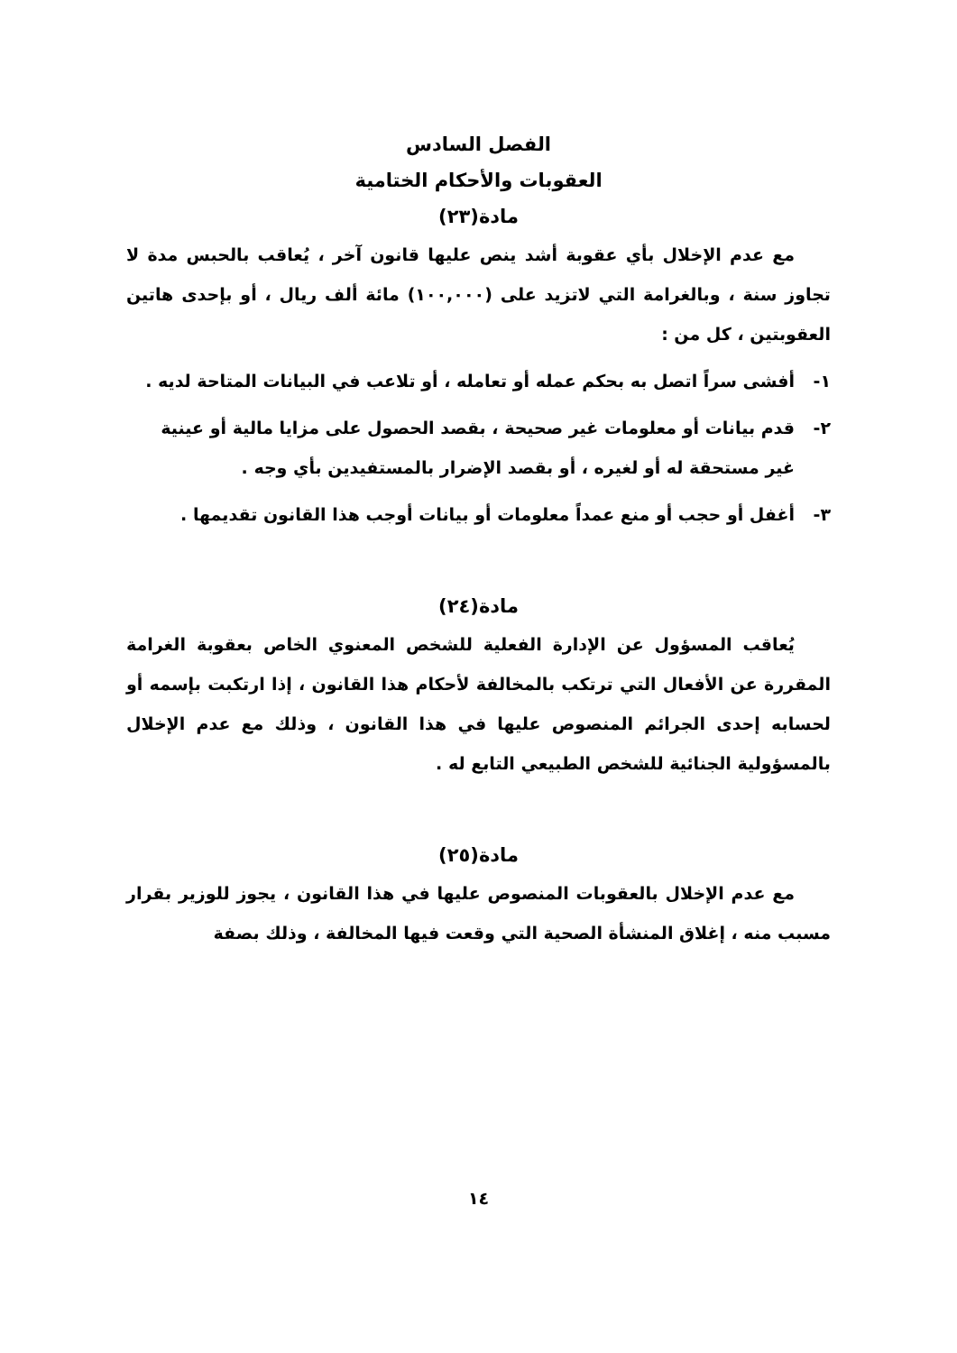الفصل السادس
العقوبات والأحكام الختامية
مادة(٢٣)
مع عدم الإخلال بأي عقوبة أشد ينص عليها قانون آخر ، يُعاقب بالحبس مدة لا تجاوز سنة ، وبالغرامة التي لاتزيد على (١٠٠,٠٠٠) مائة ألف ريال ، أو بإحدى هاتين العقوبتين ، كل من :
١- أفشى سراً اتصل به بحكم عمله أو تعامله ، أو تلاعب في البيانات المتاحة لديه .
٢- قدم بيانات أو معلومات غير صحيحة ، بقصد الحصول على مزايا مالية أو عينية غير مستحقة له أو لغيره ، أو بقصد الإضرار بالمستفيدين بأي وجه .
٣- أغفل أو حجب أو منع عمداً معلومات أو بيانات أوجب هذا القانون تقديمها .
مادة(٢٤)
يُعاقب المسؤول عن الإدارة الفعلية للشخص المعنوي الخاص بعقوبة الغرامة المقررة عن الأفعال التي ترتكب بالمخالفة لأحكام هذا القانون ، إذا ارتكبت بإسمه أو لحسابه إحدى الجرائم المنصوص عليها في هذا القانون ، وذلك مع عدم الإخلال بالمسؤولية الجنائية للشخص الطبيعي التابع له .
مادة(٢٥)
مع عدم الإخلال بالعقوبات المنصوص عليها في هذا القانون ، يجوز للوزير بقرار مسبب منه ، إغلاق المنشأة الصحية التي وقعت فيها المخالفة ، وذلك بصفة
١٤